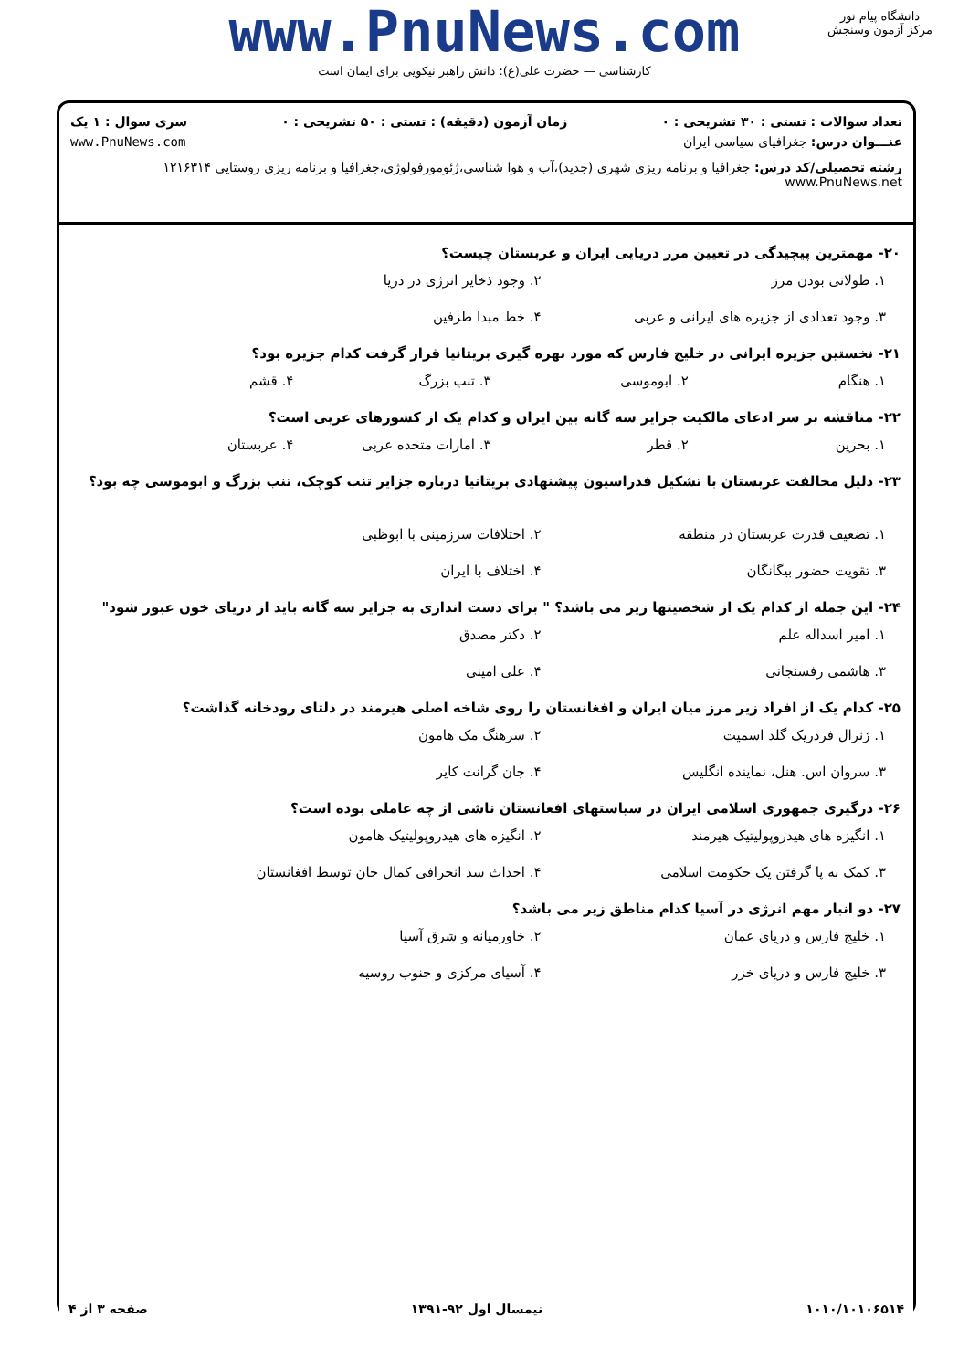www.PnuNews.com
کارشناسی — حضرت علی(ع): دانش راهبر نیکویی برای ایمان است
دانشگاه پیام نور
مرکز آزمون وسنجش
تعداد سوالات : تستی : ۳۰ تشریحی : ۰ زمان آزمون (دقیقه) : تستی : ۵۰ تشریحی : ۰ سری سوال : ۱ یک
عنـــوان درس: جغرافیای سیاسی ایران www.PnuNews.com
رشته تحصیلی/کد درس: جغرافیا و برنامه ریزی شهری (جدید)،آب و هوا شناسی،ژئومورفولوژی،جغرافیا و برنامه ریزی روستایی ۱۲۱۶۳۱۴ www.PnuNews.net
۲۰- مهمترین پیچیدگی در تعیین مرز دریایی ایران و عربستان چیست؟
۱. طولانی بودن مرز ۲. وجود ذخایر انرژی در دریا ۳. وجود تعدادی از جزیره های ایرانی و عربی ۴. خط مبدا طرفین
۲۱- نخستین جزیره ایرانی در خلیج فارس که مورد بهره گیری بریتانیا قرار گرفت کدام جزیره بود؟
۱. هنگام ۲. ابوموسی ۳. تنب بزرگ ۴. قشم
۲۲- مناقشه بر سر ادعای مالکیت جزایر سه گانه بین ایران و کدام یک از کشورهای عربی است؟
۱. بحرین ۲. قطر ۳. امارات متحده عربی ۴. عربستان
۲۳- دلیل مخالفت عربستان با تشکیل فدراسیون پیشنهادی بریتانیا درباره جزایر تنب کوچک، تنب بزرگ و ابوموسی چه بود؟
۱. تضعیف قدرت عربستان در منطقه ۲. اختلافات سرزمینی با ابوظبی ۳. تقویت حضور بیگانگان ۴. اختلاف با ایران
۲۴- این جمله از کدام یک از شخصیتها زیر می باشد؟ " برای دست اندازی به جزایر سه گانه باید از دریای خون عبور شود"
۱. امیر اسداله علم ۲. دکتر مصدق ۳. هاشمی رفسنجانی ۴. علی امینی
۲۵- کدام یک از افراد زیر مرز میان ایران و افغانستان را روی شاخه اصلی هیرمند در دلتای رودخانه گذاشت؟
۱. ژنرال فردریک گلد اسمیت ۲. سرهنگ مک هامون ۳. سروان اس. هنل، نماینده انگلیس ۴. جان گرانت کایر
۲۶- درگیری جمهوری اسلامی ایران در سیاستهای افغانستان ناشی از چه عاملی بوده است؟
۱. انگیزه های هیدروپولیتیک هیرمند ۲. انگیزه های هیدروپولیتیک هامون ۳. کمک به پا گرفتن یک حکومت اسلامی ۴. احداث سد انحرافی کمال خان توسط افغانستان
۲۷- دو انبار مهم انرژی در آسیا کدام مناطق زیر می باشد؟
۱. خلیج فارس و دریای عمان ۲. خاورمیانه و شرق آسیا ۳. خلیج فارس و دریای خزر ۴. آسیای مرکزی و جنوب روسیه
۱۰۱۰/۱۰۱۰۶۵۱۴ نیمسال اول ۹۲-۱۳۹۱ صفحه ۳ از ۴